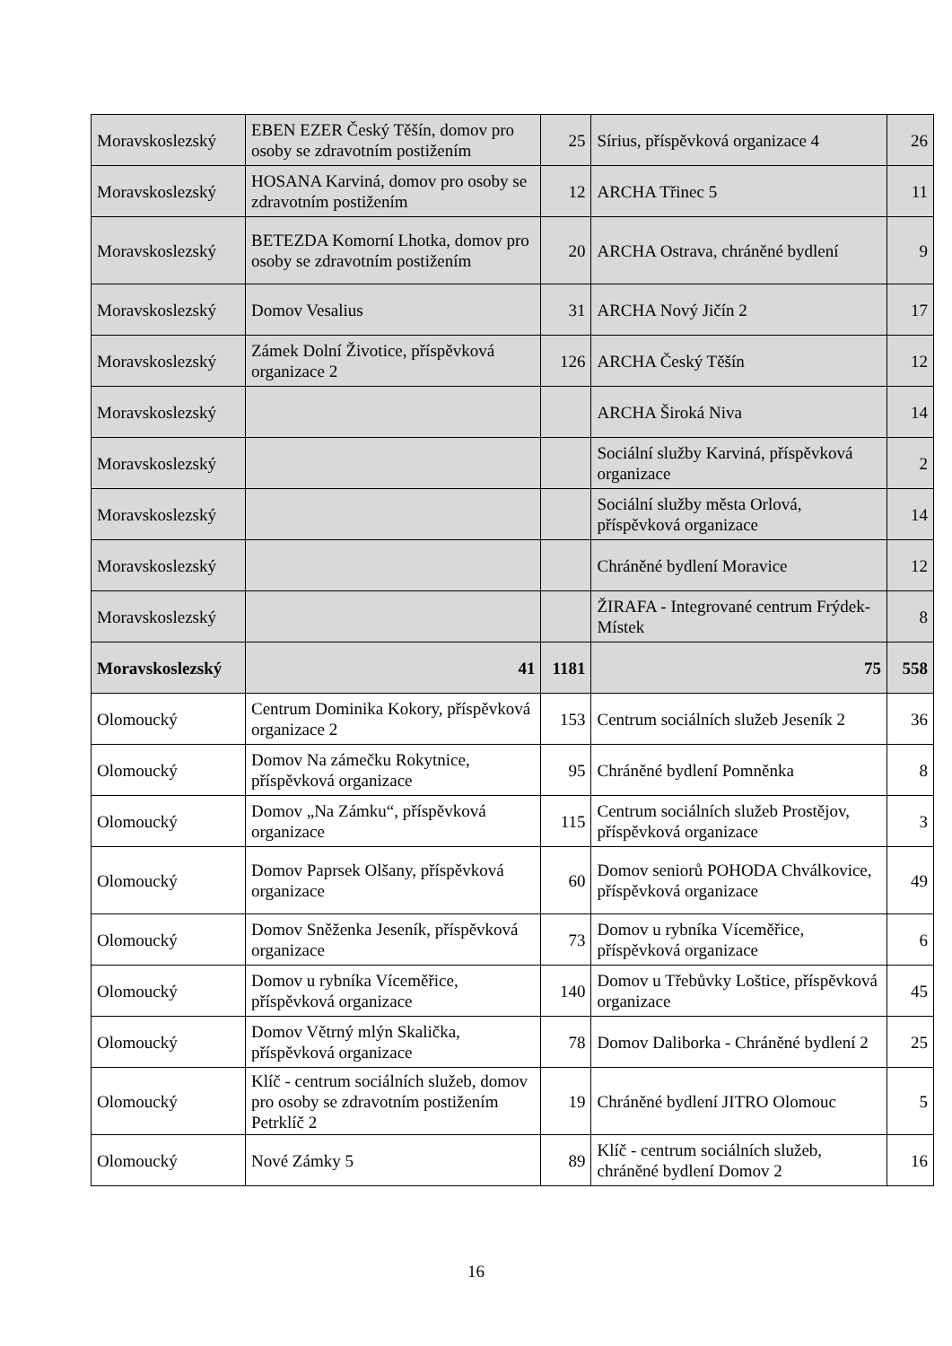| Moravskoslezský | EBEN EZER Český Těšín, domov pro osoby se zdravotním postižením | 25 | Sírius, příspěvková organizace 4 | 26 |
| Moravskoslezský | HOSANA Karviná, domov pro osoby se zdravotním postižením | 12 | ARCHA Třinec 5 | 11 |
| Moravskoslezský | BETEZDA Komorní Lhotka, domov pro osoby se zdravotním postižením | 20 | ARCHA Ostrava, chráněné bydlení | 9 |
| Moravskoslezský | Domov Vesalius | 31 | ARCHA Nový Jičín 2 | 17 |
| Moravskoslezský | Zámek Dolní Životice, příspěvková organizace 2 | 126 | ARCHA Český Těšín | 12 |
| Moravskoslezský | | | ARCHA Široká Niva | 14 |
| Moravskoslezský | | | Sociální služby Karviná, příspěvková organizace | 2 |
| Moravskoslezský | | | Sociální služby města Orlová, příspěvková organizace | 14 |
| Moravskoslezský | | | Chráněné bydlení Moravice | 12 |
| Moravskoslezský | | | ŽIRAFA - Integrované centrum Frýdek-Místek | 8 |
| Moravskoslezský | 41 | 1181 | 75 | 558 |
| Olomoucký | Centrum Dominika Kokory, příspěvková organizace 2 | 153 | Centrum sociálních služeb Jeseník 2 | 36 |
| Olomoucký | Domov Na zámečku Rokytnice, příspěvková organizace | 95 | Chráněné bydlení Pomněnka | 8 |
| Olomoucký | Domov „Na Zámku“, příspěvková organizace | 115 | Centrum sociálních služeb Prostějov, příspěvková organizace | 3 |
| Olomoucký | Domov Paprsek Olšany, příspěvková organizace | 60 | Domov seniorů POHODA Chválkovice, příspěvková organizace | 49 |
| Olomoucký | Domov Sněženka Jeseník, příspěvková organizace | 73 | Domov u rybníka Víceměřice, příspěvková organizace | 6 |
| Olomoucký | Domov u rybníka Víceměřice, příspěvková organizace | 140 | Domov u Třebůvky Loštice, příspěvková organizace | 45 |
| Olomoucký | Domov Větrný mlýn Skalička, příspěvková organizace | 78 | Domov Daliborka - Chráněné bydlení 2 | 25 |
| Olomoucký | Klíč - centrum sociálních služeb, domov pro osoby se zdravotním postižením Petrklíč 2 | 19 | Chráněné bydlení JITRO Olomouc | 5 |
| Olomoucký | Nové Zámky 5 | 89 | Klíč - centrum sociálních služeb, chráněné bydlení Domov 2 | 16 |
16